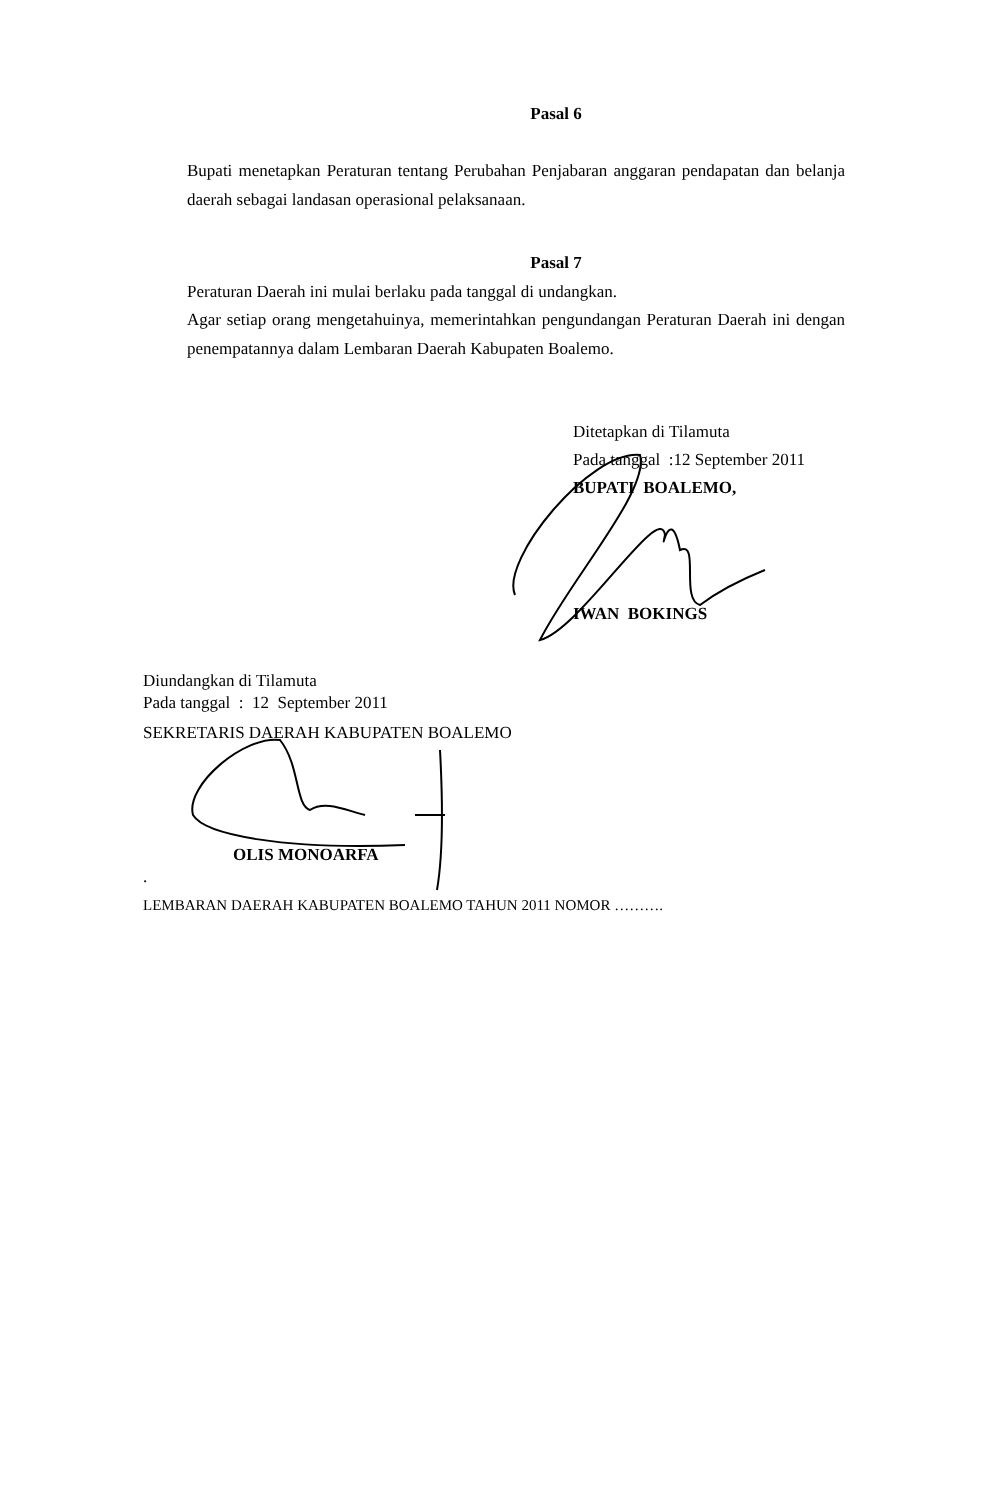Pasal 6
Bupati menetapkan Peraturan tentang Perubahan Penjabaran anggaran pendapatan dan belanja daerah sebagai landasan operasional pelaksanaan.
Pasal 7
Peraturan Daerah ini mulai berlaku pada tanggal di undangkan.
Agar setiap orang mengetahuinya, memerintahkan pengundangan Peraturan Daerah ini dengan penempatannya dalam Lembaran Daerah Kabupaten Boalemo.
Ditetapkan di Tilamuta
Pada tanggal :12 September 2011
BUPATI BOALEMO,
IWAN BOKINGS
Diundangkan di Tilamuta
Pada tanggal : 12 September 2011
SEKRETARIS DAERAH KABUPATEN BOALEMO
OLIS MONOARFA
.
LEMBARAN DAERAH KABUPATEN BOALEMO TAHUN 2011 NOMOR ……….